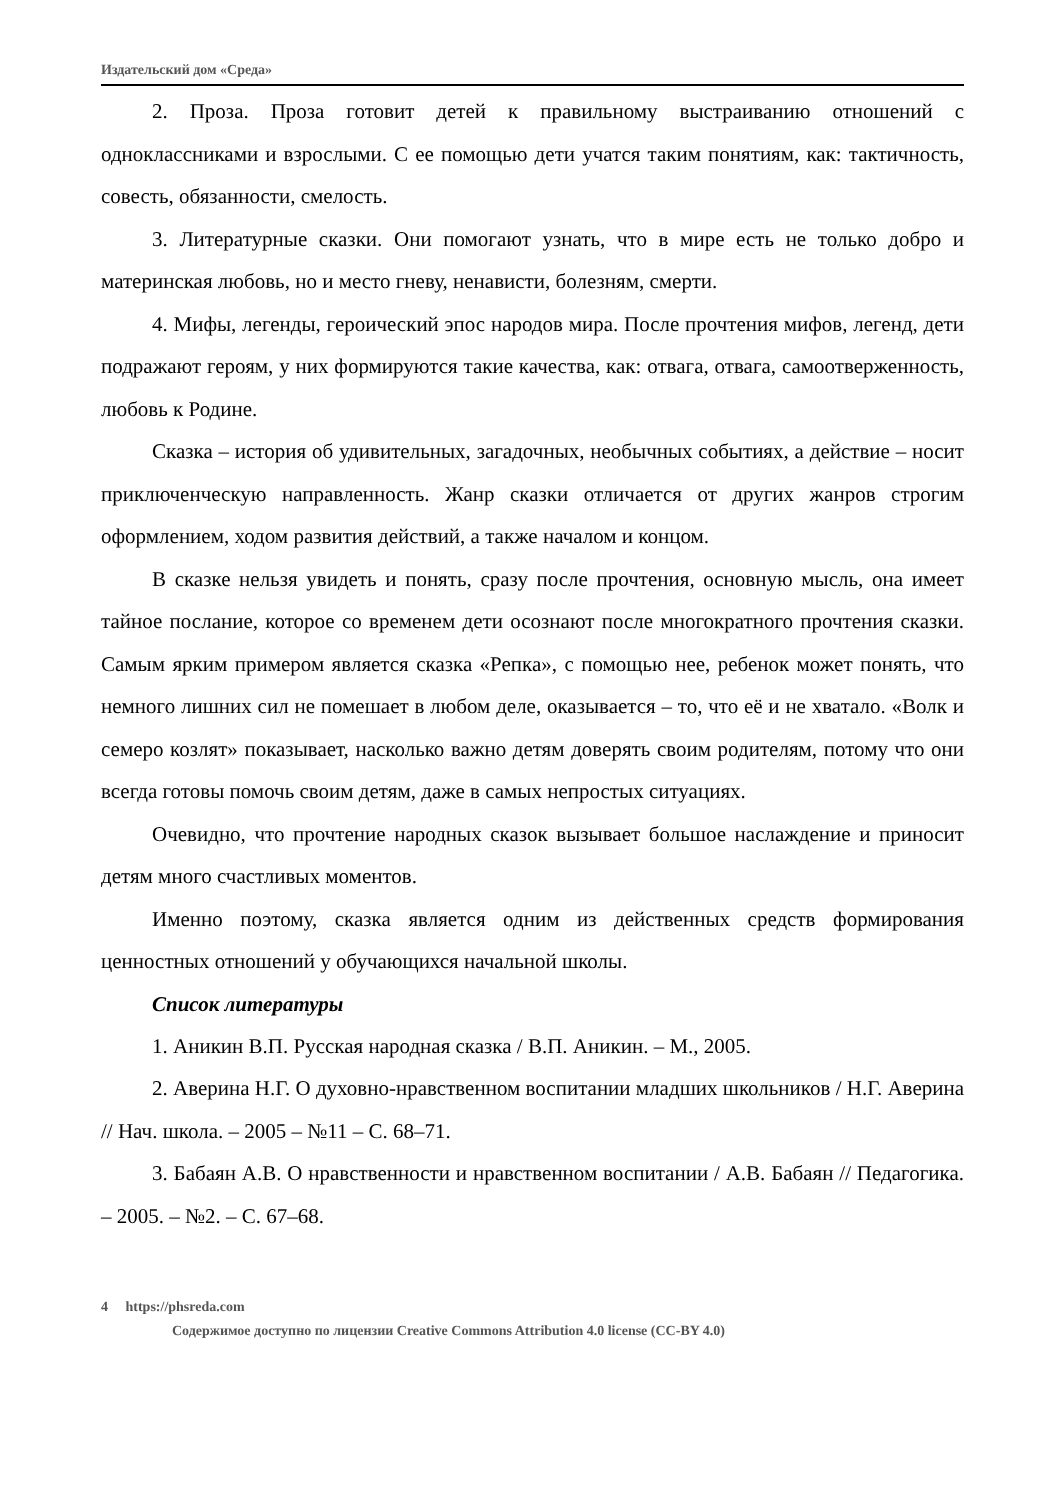Издательский дом «Среда»
2. Проза. Проза готовит детей к правильному выстраиванию отношений с одноклассниками и взрослыми. С ее помощью дети учатся таким понятиям, как: тактичность, совесть, обязанности, смелость.
3. Литературные сказки. Они помогают узнать, что в мире есть не только добро и материнская любовь, но и место гневу, ненависти, болезням, смерти.
4. Мифы, легенды, героический эпос народов мира. После прочтения мифов, легенд, дети подражают героям, у них формируются такие качества, как: отвага, отвага, самоотверженность, любовь к Родине.
Сказка – история об удивительных, загадочных, необычных событиях, а действие – носит приключенческую направленность. Жанр сказки отличается от других жанров строгим оформлением, ходом развития действий, а также началом и концом.
В сказке нельзя увидеть и понять, сразу после прочтения, основную мысль, она имеет тайное послание, которое со временем дети осознают после многократного прочтения сказки. Самым ярким примером является сказка «Репка», с помощью нее, ребенок может понять, что немного лишних сил не помешает в любом деле, оказывается – то, что её и не хватало. «Волк и семеро козлят» показывает, насколько важно детям доверять своим родителям, потому что они всегда готовы помочь своим детям, даже в самых непростых ситуациях.
Очевидно, что прочтение народных сказок вызывает большое наслаждение и приносит детям много счастливых моментов.
Именно поэтому, сказка является одним из действенных средств формирования ценностных отношений у обучающихся начальной школы.
Список литературы
1. Аникин В.П. Русская народная сказка / В.П. Аникин. – М., 2005.
2. Аверина Н.Г. О духовно-нравственном воспитании младших школьников / Н.Г. Аверина // Нач. школа. – 2005 – №11 – С. 68–71.
3. Бабаян А.В. О нравственности и нравственном воспитании / А.В. Бабаян // Педагогика. – 2005. – №2. – С. 67–68.
4 https://phsreda.com
Содержимое доступно по лицензии Creative Commons Attribution 4.0 license (CC-BY 4.0)